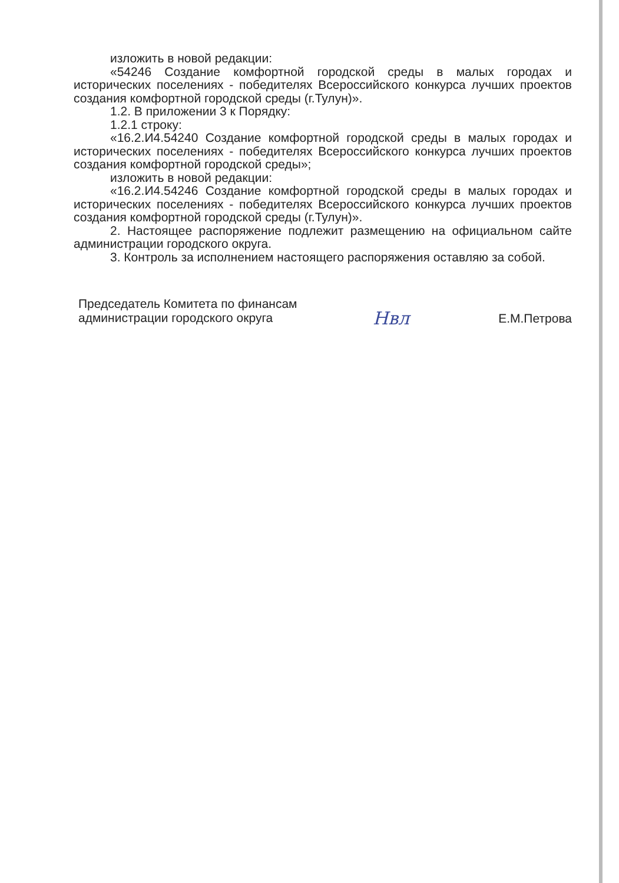изложить в новой редакции:
«54246 Создание комфортной городской среды в малых городах и исторических поселениях - победителях Всероссийского конкурса лучших проектов создания комфортной городской среды (г.Тулун)».
1.2. В приложении 3 к Порядку:
1.2.1 строку:
«16.2.И4.54240 Создание комфортной городской среды в малых городах и исторических поселениях - победителях Всероссийского конкурса лучших проектов создания комфортной городской среды»;
изложить в новой редакции:
«16.2.И4.54246 Создание комфортной городской среды в малых городах и исторических поселениях - победителях Всероссийского конкурса лучших проектов создания комфортной городской среды (г.Тулун)».
2. Настоящее распоряжение подлежит размещению на официальном сайте администрации городского округа.
3. Контроль за исполнением настоящего распоряжения оставляю за собой.
Председатель Комитета по финансам
администрации городского округа
Нвл
Е.М.Петрова